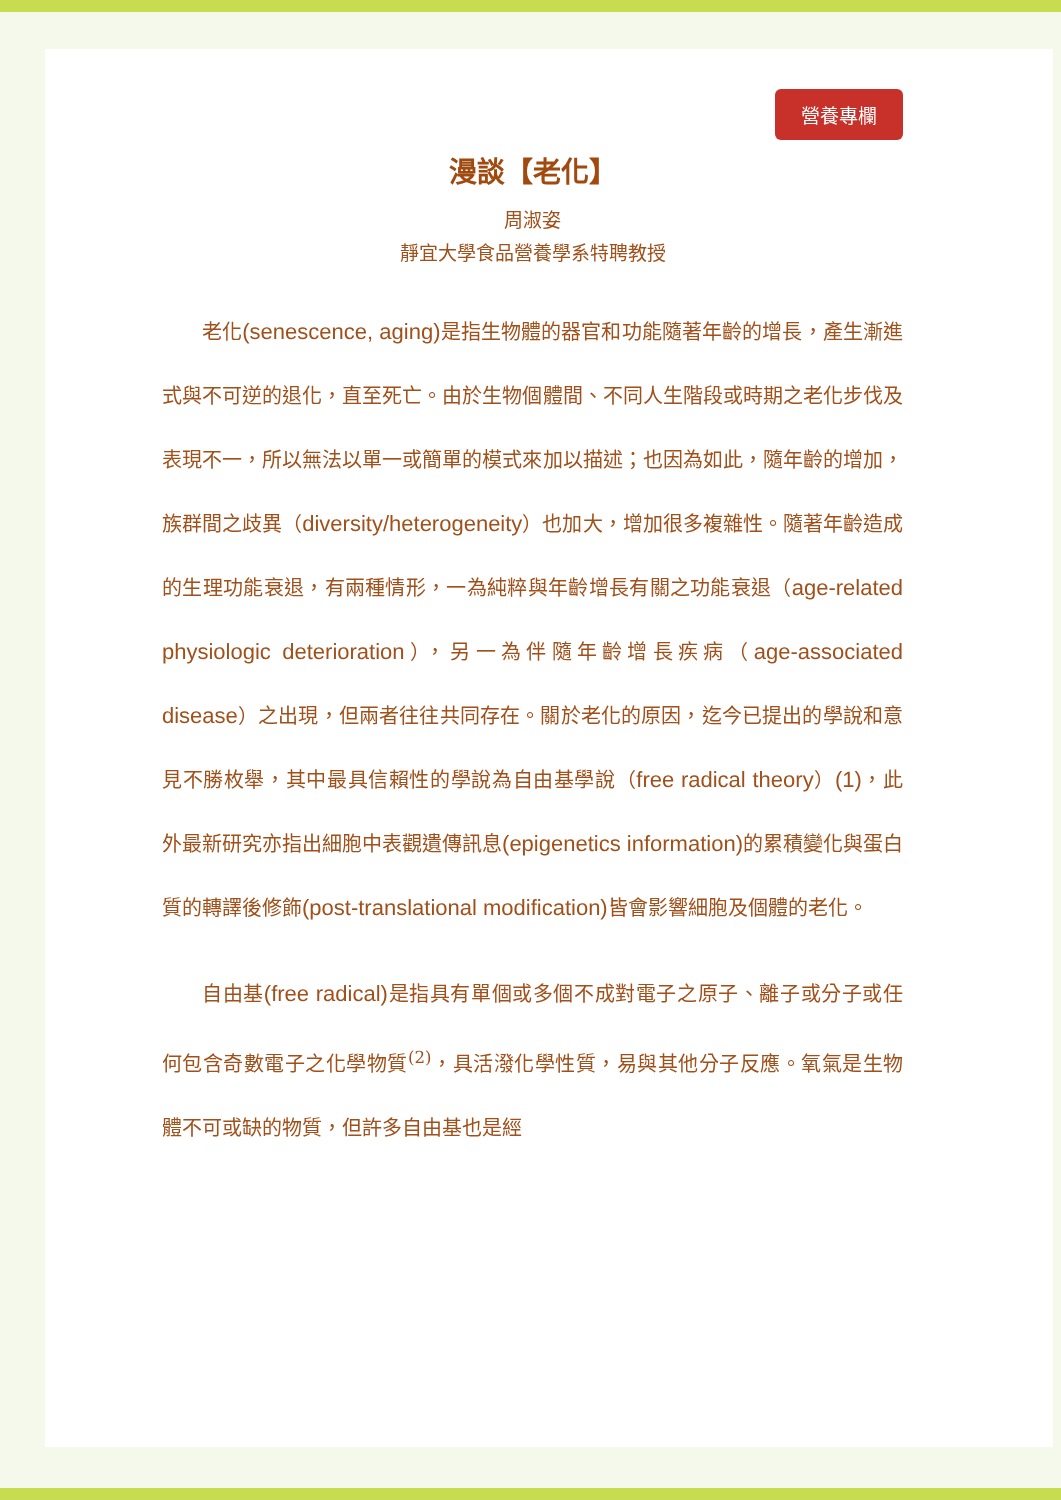營養專欄
漫談【老化】
周淑姿
靜宜大學食品營養學系特聘教授
老化(senescence, aging) 是指生物體的器官和功能隨著年齡的增長，產生漸進式與不可逆的退化，直至死亡。由於生物個體間、不同人生階段或時期之老化步伐及表現不一，所以無法以單一或簡單的模式來加以描述；也因為如此，隨年齡的增加，族群間之歧異（diversity/heterogeneity）也加大，增加很多複雜性。隨著年齡造成的生理功能衰退，有兩種情形，一為純粹與年齡增長有關之功能衰退（age-related physiologic deterioration），另一為伴隨年齡增長疾病（age-associated disease）之出現，但兩者往往共同存在。關於老化的原因，迄今已提出的學說和意見不勝枚舉，其中最具信賴性的學說為自由基學說（free radical theory）(1)，此外最新研究亦指出細胞中表觀遺傳訊息(epigenetics information) 的累積變化與蛋白質的轉譯後修飾(post-translational modification) 皆會影響細胞及個體的老化。
自由基(free radical) 是指具有單個或多個不成對電子之原子、離子或分子或任何包含奇數電子之化學物質<sup>(2)</sup>，具活潑化學性質，易與其他分子反應。氧氣是生物體不可或缺的物質，但許多自由基也是經